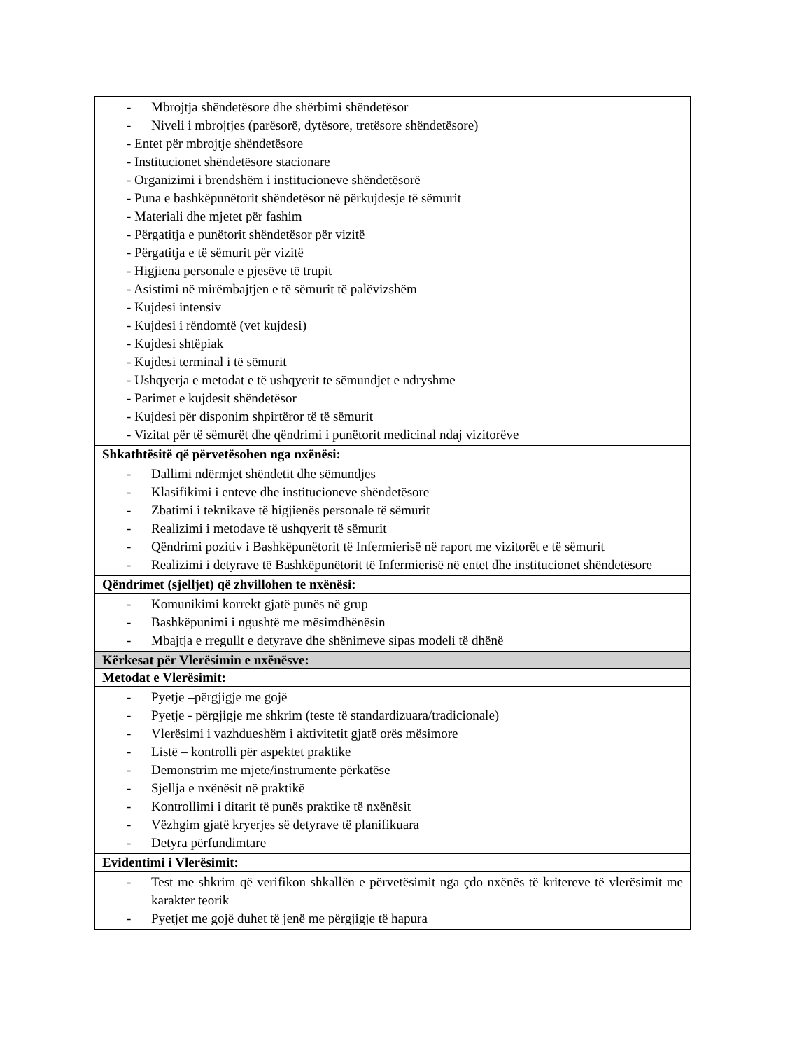| - Mbrojtja shëndetësore dhe shërbimi shëndetësor - Niveli i mbrojtjes (parësorë, dytësore, tretësore shëndetësore) - Entet për mbrojtje shëndetësore - Institucionet shëndetësore stacionare - Organizimi i brendshëm i institucioneve shëndetësorë - Puna e bashkëpunëtorit shëndetësor në përkujdesje të sëmurit - Materiali dhe mjetet për fashim - Përgatitja e punëtorit shëndetësor për vizitë - Përgatitja e të sëmurit për vizitë - Higjiena personale e pjesëve të trupit - Asistimi në mirëmbajtjen e të sëmurit të palëvizshëm - Kujdesi intensiv - Kujdesi i rëndomtë (vet kujdesi) - Kujdesi shtëpiak - Kujdesi terminal i të sëmurit - Ushqyerja e metodat e të ushqyerit te sëmundjet e ndryshme - Parimet e kujdesit shëndetësor - Kujdesi për disponim shpirtëror të të sëmurit - Vizitat për të sëmurët dhe qëndrimi i punëtorit medicinal ndaj vizitorëve |
| Shkathtësitë që përvetësohen nga nxënësi: |
| - Dallimi ndërmjet shëndetit dhe sëmundjes - Klasifikimi i enteve dhe institucioneve shëndetësore - Zbatimi i teknikave të higjienës personale të sëmurit - Realizimi i metodave të ushqyerit të sëmurit - Qëndrimi pozitiv i Bashkëpunëtorit të Infermierisë në raport me vizitorët e të sëmurit - Realizimi i detyrave të Bashkëpunëtorit të Infermierisë në entet dhe institucionet shëndetësore |
| Qëndrimet (sjelljet) që zhvillohen te nxënësi: |
| - Komunikimi korrekt gjatë punës në grup - Bashkëpunimi i ngushtë me mësimdhënësin - Mbajtja e rregullt e detyrave dhe shënimeve sipas modeli të dhënë |
| Kërkesat për Vlerësimin e nxënësve: |
| Metodat e Vlerësimit: |
| - Pyetje –përgjigje me gojë - Pyetje - përgjigje me shkrim (teste të standardizuara/tradicionale) - Vlerësimi i vazhdueshëm i aktivitetit gjatë orës mësimore - Listë – kontrolli për aspektet praktike - Demonstrim me mjete/instrumente përkatëse - Sjellja e nxënësit në praktikë - Kontrollimi i ditarit të punës praktike të nxënësit - Vëzhgim gjatë kryerjes së detyrave të planifikuara - Detyra përfundimtare |
| Evidentimi i Vlerësimit: |
| - Test me shkrim që verifikon shkallën e përvetësimit nga çdo nxënës të kritereve të vlerësimit me karakter teorik - Pyetjet me gojë duhet të jenë me përgjigje të hapura |